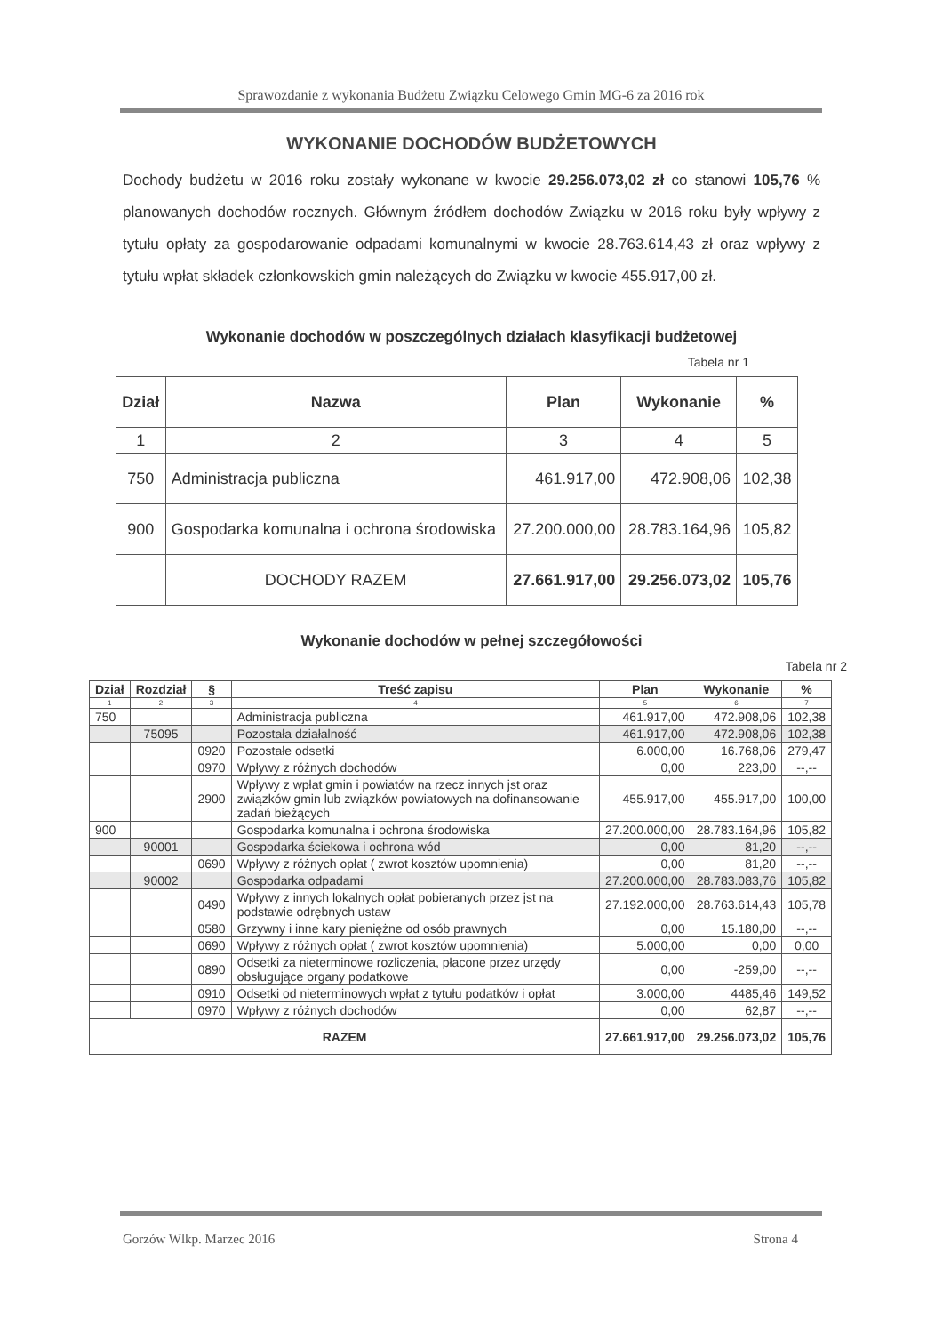Sprawozdanie z wykonania Budżetu Związku Celowego Gmin MG-6 za 2016 rok
WYKONANIE DOCHODÓW BUDŻETOWYCH
Dochody budżetu w 2016 roku zostały wykonane w kwocie 29.256.073,02 zł co stanowi 105,76 % planowanych dochodów rocznych. Głównym źródłem dochodów Związku w 2016 roku były wpływy z tytułu opłaty za gospodarowanie odpadami komunalnymi w kwocie 28.763.614,43 zł oraz wpływy z tytułu wpłat składek członkowskich gmin należących do Związku w kwocie 455.917,00 zł.
Wykonanie dochodów w poszczególnych działach klasyfikacji budżetowej
Tabela nr 1
| Dział | Nazwa | Plan | Wykonanie | % |
| --- | --- | --- | --- | --- |
| 1 | 2 | 3 | 4 | 5 |
| 750 | Administracja publiczna | 461.917,00 | 472.908,06 | 102,38 |
| 900 | Gospodarka komunalna i ochrona środowiska | 27.200.000,00 | 28.783.164,96 | 105,82 |
| | DOCHODY RAZEM | 27.661.917,00 | 29.256.073,02 | 105,76 |
Wykonanie dochodów w pełnej szczegółowości
Tabela nr 2
| Dział | Rozdział | § | Treść zapisu | Plan | Wykonanie | % |
| --- | --- | --- | --- | --- | --- | --- |
| 1 | 2 | 3 | 4 | 5 | 6 | 7 |
| 750 | | | Administracja publiczna | 461.917,00 | 472.908,06 | 102,38 |
| | 75095 | | Pozostała działalność | 461.917,00 | 472.908,06 | 102,38 |
| | | 0920 | Pozostałe odsetki | 6.000,00 | 16.768,06 | 279,47 |
| | | 0970 | Wpływy z różnych dochodów | 0,00 | 223,00 | --,-- |
| | | 2900 | Wpływy z wpłat gmin i powiatów na rzecz innych jst oraz związków gmin lub związków powiatowych na dofinansowanie zadań bieżących | 455.917,00 | 455.917,00 | 100,00 |
| 900 | | | Gospodarka komunalna i ochrona środowiska | 27.200.000,00 | 28.783.164,96 | 105,82 |
| | 90001 | | Gospodarka ściekowa i ochrona wód | 0,00 | 81,20 | --,-- |
| | | 0690 | Wpływy z różnych opłat ( zwrot kosztów upomnienia) | 0,00 | 81,20 | --,-- |
| | 90002 | | Gospodarka odpadami | 27.200.000,00 | 28.783.083,76 | 105,82 |
| | | 0490 | Wpływy z innych lokalnych opłat pobieranych przez jst na podstawie odrębnych ustaw | 27.192.000,00 | 28.763.614,43 | 105,78 |
| | | 0580 | Grzywny i inne kary pieniężne od osób prawnych | 0,00 | 15.180,00 | --,-- |
| | | 0690 | Wpływy z różnych opłat ( zwrot kosztów upomnienia) | 5.000,00 | 0,00 | 0,00 |
| | | 0890 | Odsetki za nieterminowe rozliczenia, płacone przez urzędy obsługujące organy podatkowe | 0,00 | -259,00 | --,-- |
| | | 0910 | Odsetki od nieterminowych wpłat z tytułu podatków i opłat | 3.000,00 | 4485,46 | 149,52 |
| | | 0970 | Wpływy z różnych dochodów | 0,00 | 62,87 | --,-- |
| RAZEM | | | | 27.661.917,00 | 29.256.073,02 | 105,76 |
Gorzów Wlkp. Marzec 2016 Strona 4